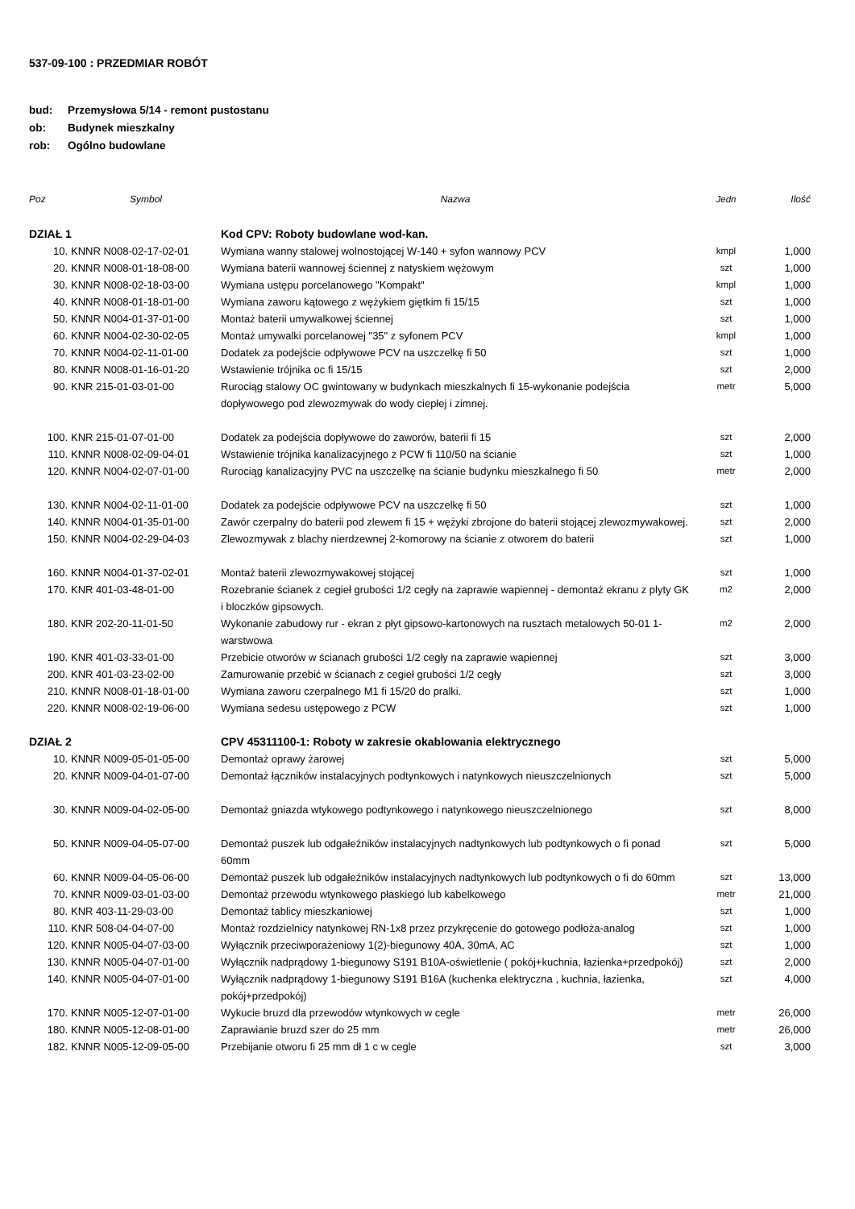537-09-100 : PRZEDMIAR ROBÓT
bud: Przemysłowa 5/14 - remont pustostanu
ob: Budynek mieszkalny
rob: Ogólno budowlane
| Poz | Symbol | Nazwa | Jedn | Ilość |
| --- | --- | --- | --- | --- |
| DZIAŁ 1 | | Kod CPV: Roboty budowlane wod-kan. | | |
| 10. | KNNR N008-02-17-02-01 | Wymiana wanny stalowej wolnostojącej W-140 + syfon wannowy PCV | kmpl | 1,000 |
| 20. | KNNR N008-01-18-08-00 | Wymiana baterii wannowej ściennej z natyskiem wężowym | szt | 1,000 |
| 30. | KNNR N008-02-18-03-00 | Wymiana ustępu porcelanowego "Kompakt" | kmpl | 1,000 |
| 40. | KNNR N008-01-18-01-00 | Wymiana zaworu kątowego z wężykiem giętkim fi 15/15 | szt | 1,000 |
| 50. | KNNR N004-01-37-01-00 | Montaż baterii umywalkowej ściennej | szt | 1,000 |
| 60. | KNNR N004-02-30-02-05 | Montaż umywalki porcelanowej "35" z syfonem PCV | kmpl | 1,000 |
| 70. | KNNR N004-02-11-01-00 | Dodatek za podejście odpływowe PCV na uszczelkę fi 50 | szt | 1,000 |
| 80. | KNNR N008-01-16-01-20 | Wstawienie trójnika oc fi 15/15 | szt | 2,000 |
| 90. | KNR 215-01-03-01-00 | Rurociąg stalowy OC gwintowany w budynkach mieszkalnych fi 15-wykonanie podejścia dopływowego pod zlewozmywak do wody ciepłej i zimnej. | metr | 5,000 |
| 100. | KNR 215-01-07-01-00 | Dodatek za podejścia dopływowe do zaworów, baterii fi 15 | szt | 2,000 |
| 110. | KNNR N008-02-09-04-01 | Wstawienie trójnika kanalizacyjnego z PCW fi 110/50 na ścianie | szt | 1,000 |
| 120. | KNNR N004-02-07-01-00 | Rurociąg kanalizacyjny PVC na uszczelkę na ścianie budynku mieszkalnego fi 50 | metr | 2,000 |
| 130. | KNNR N004-02-11-01-00 | Dodatek za podejście odpływowe PCV na uszczelkę fi 50 | szt | 1,000 |
| 140. | KNNR N004-01-35-01-00 | Zawór czerpalny do baterii pod zlewem fi 15 + wężyki zbrojone do baterii stojącej zlewozmywakowej. | szt | 2,000 |
| 150. | KNNR N004-02-29-04-03 | Zlewozmywak z blachy nierdzewnej 2-komorowy na ścianie z otworem do baterii | szt | 1,000 |
| 160. | KNNR N004-01-37-02-01 | Montaż baterii zlewozmywakowej stojącej | szt | 1,000 |
| 170. | KNR 401-03-48-01-00 | Rozebranie ścianek z cegieł grubości 1/2 cegły na zaprawie wapiennej - demontaż ekranu z plyty GK i bloczków gipsowych. | m2 | 2,000 |
| 180. | KNR 202-20-11-01-50 | Wykonanie zabudowy rur - ekran z płyt gipsowo-kartonowych na rusztach metalowych 50-01 1-warstwowa | m2 | 2,000 |
| 190. | KNR 401-03-33-01-00 | Przebicie otworów w ścianach grubości 1/2 cegły na zaprawie wapiennej | szt | 3,000 |
| 200. | KNR 401-03-23-02-00 | Zamurowanie przebić w ścianach z cegieł grubości 1/2 cegły | szt | 3,000 |
| 210. | KNNR N008-01-18-01-00 | Wymiana zaworu czerpalnego M1 fi 15/20 do pralki. | szt | 1,000 |
| 220. | KNNR N008-02-19-06-00 | Wymiana sedesu ustępowego z PCW | szt | 1,000 |
| DZIAŁ 2 | | CPV 45311100-1: Roboty w zakresie okablowania elektrycznego | | |
| 10. | KNNR N009-05-01-05-00 | Demontaż oprawy żarowej | szt | 5,000 |
| 20. | KNNR N009-04-01-07-00 | Demontaż łączników instalacyjnych podtynkowych i natynkowych nieuszczelnionych | szt | 5,000 |
| 30. | KNNR N009-04-02-05-00 | Demontaż gniazda wtykowego podtynkowego i natynkowego nieuszczelnionego | szt | 8,000 |
| 50. | KNNR N009-04-05-07-00 | Demontaż puszek lub odgałeźników instalacyjnych nadtynkowych lub podtynkowych o fi ponad 60mm | szt | 5,000 |
| 60. | KNNR N009-04-05-06-00 | Demontaż puszek lub odgałeźników instalacyjnych nadtynkowych lub podtynkowych o fi do 60mm | szt | 13,000 |
| 70. | KNNR N009-03-01-03-00 | Demontaż przewodu wtynkowego płaskiego lub kabelkowego | metr | 21,000 |
| 80. | KNR 403-11-29-03-00 | Demontaż tablicy mieszkaniowej | szt | 1,000 |
| 110. | KNR 508-04-04-07-00 | Montaż rozdzielnicy natynkowej RN-1x8 przez przykręcenie do gotowego podłoża-analog | szt | 1,000 |
| 120. | KNNR N005-04-07-03-00 | Wyłącznik przeciwporażeniowy 1(2)-biegunowy 40A, 30mA, AC | szt | 1,000 |
| 130. | KNNR N005-04-07-01-00 | Wyłącznik nadprądowy 1-biegunowy S191 B10A-oświetlenie ( pokój+kuchnia, łazienka+przedpokój) | szt | 2,000 |
| 140. | KNNR N005-04-07-01-00 | Wyłącznik nadprądowy 1-biegunowy S191 B16A (kuchenka elektryczna , kuchnia, łazienka, pokój+przedpokój) | szt | 4,000 |
| 170. | KNNR N005-12-07-01-00 | Wykucie bruzd dla przewodów wtynkowych w cegle | metr | 26,000 |
| 180. | KNNR N005-12-08-01-00 | Zaprawianie bruzd szer do 25 mm | metr | 26,000 |
| 182. | KNNR N005-12-09-05-00 | Przebijanie otworu fi 25 mm dł 1 c w cegle | szt | 3,000 |